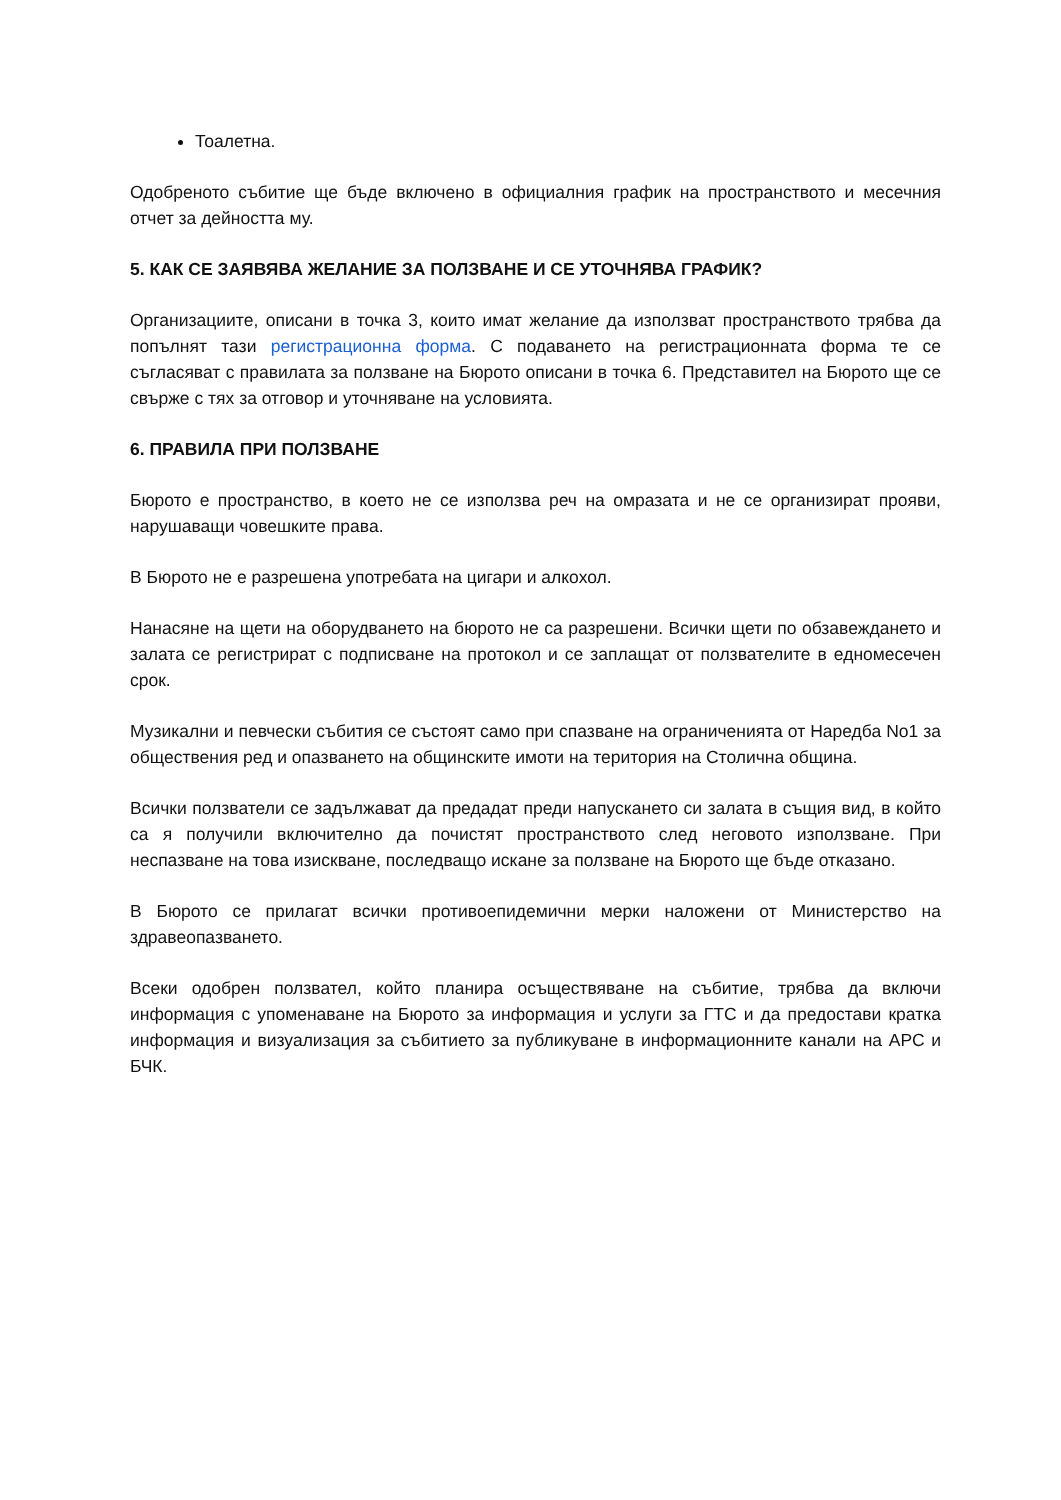Тоалетна.
Одобреното събитие ще бъде включено в официалния график на пространството и месечния отчет за дейността му.
5. КАК СЕ ЗАЯВЯВА ЖЕЛАНИЕ ЗА ПОЛЗВАНЕ И СЕ УТОЧНЯВА ГРАФИК?
Организациите, описани в точка 3, които имат желание да използват пространството трябва да попълнят тази регистрационна форма. С подаването на регистрационната форма те се съгласяват с правилата за ползване на Бюрото описани в точка 6. Представител на Бюрото ще се свърже с тях за отговор и уточняване на условията.
6. ПРАВИЛА ПРИ ПОЛЗВАНЕ
Бюрото е пространство, в което не се използва реч на омразата и не се организират прояви, нарушаващи човешките права.
В Бюрото не е разрешена употребата на цигари и алкохол.
Нанасяне на щети на оборудването на бюрото не са разрешени. Всички щети по обзавеждането и залата се регистрират с подписване на протокол и се заплащат от ползвателите в едномесечен срок.
Музикални и певчески събития се състоят само при спазване на ограниченията от Наредба No1 за обществения ред и опазването на общинските имоти на територия на Столична община.
Всички ползватели се задължават да предадат преди напускането си залата в същия вид, в който са я получили включително да почистят пространството след неговото използване. При неспазване на това изискване, последващо искане за ползване на Бюрото ще бъде отказано.
В Бюрото се прилагат всички противоепидемични мерки наложени от Министерство на здравеопазването.
Всеки одобрен ползвател, който планира осъществяване на събитие, трябва да включи информация с упоменаване на Бюрото за информация и услуги за ГТС и да предостави кратка информация и визуализация за събитието за публикуване в информационните канали на АРС и БЧК.